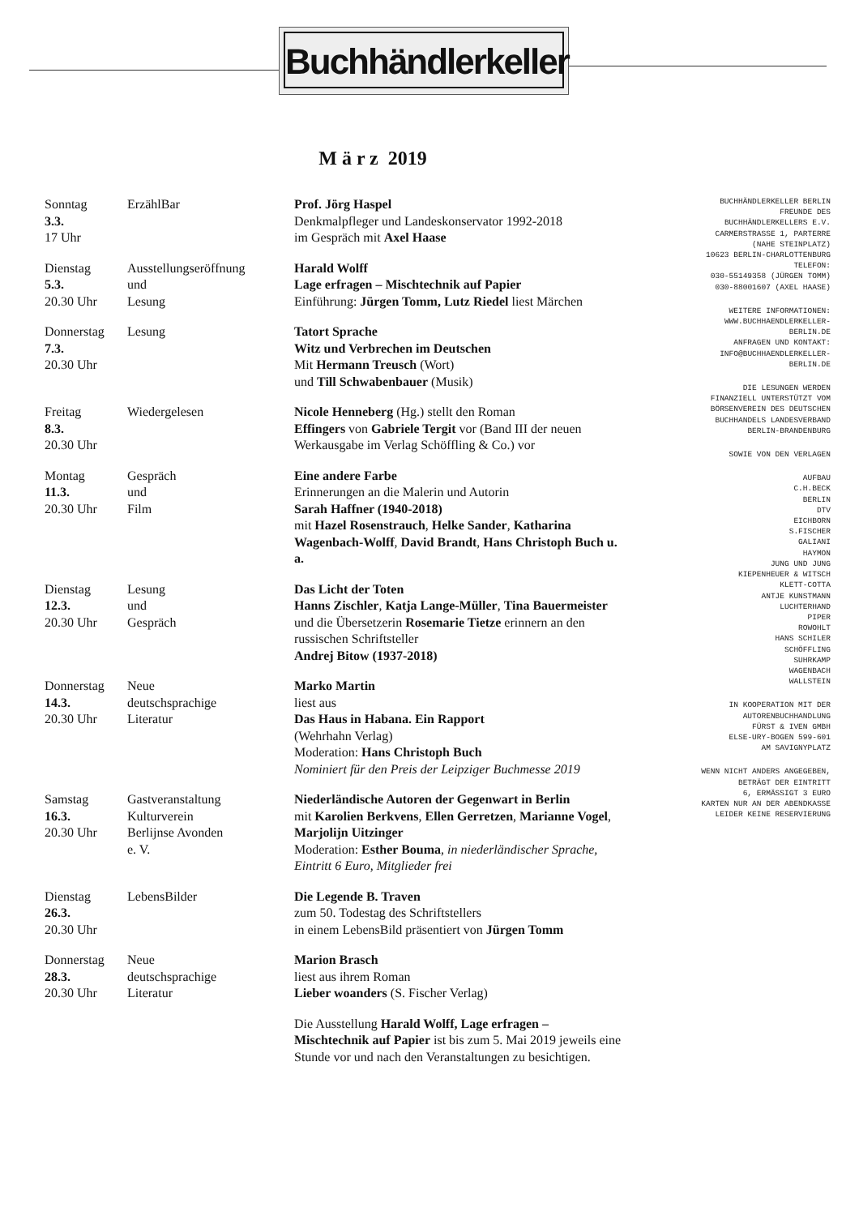Buchhändlerkeller
M ä r z 2019
| Sonntag 3.3. 17 Uhr | ErzählBar | Prof. Jörg Haspel Denkmalpfleger und Landeskonservator 1992-2018 im Gespräch mit Axel Haase |
| Dienstag 5.3. 20.30 Uhr | Ausstellungseröffnung und Lesung | Harald Wolff Lage erfragen – Mischtechnik auf Papier Einführung: Jürgen Tomm, Lutz Riedel liest Märchen |
| Donnerstag 7.3. 20.30 Uhr | Lesung | Tatort Sprache Witz und Verbrechen im Deutschen Mit Hermann Treusch (Wort) und Till Schwabenbauer (Musik) |
| Freitag 8.3. 20.30 Uhr | Wiedergelesen | Nicole Henneberg (Hg.) stellt den Roman Effingers von Gabriele Tergit vor (Band III der neuen Werkausgabe im Verlag Schöffling & Co.) vor |
| Montag 11.3. 20.30 Uhr | Gespräch und Film | Eine andere Farbe Erinnerungen an die Malerin und Autorin Sarah Haffner (1940-2018) mit Hazel Rosenstrauch , Helke Sander , Katharina Wagenbach-Wolff , David Brandt , Hans Christoph Buch u. a. |
| Dienstag 12.3. 20.30 Uhr | Lesung und Gespräch | Das Licht der Toten Hanns Zischler , Katja Lange-Müller , Tina Bauermeister und die Übersetzerin Rosemarie Tietze erinnern an den russischen Schriftsteller Andrej Bitow (1937-2018) |
| Donnerstag 14.3. 20.30 Uhr | Neue deutschsprachige Literatur | Marko Martin liest aus Das Haus in Habana. Ein Rapport (Wehrhahn Verlag) Moderation: Hans Christoph Buch Nominiert für den Preis der Leipziger Buchmesse 2019 |
| Samstag 16.3. 20.30 Uhr | Gastveranstaltung Kulturverein Berlijnse Avonden e. V. | Niederländische Autoren der Gegenwart in Berlin mit Karolien Berkvens , Ellen Gerretzen , Marianne Vogel , Marjolijn Uitzinger Moderation: Esther Bouma , in niederländischer Sprache, Eintritt 6 Euro, Mitglieder frei |
| Dienstag 26.3. 20.30 Uhr | LebensBilder | Die Legende B. Traven zum 50. Todestag des Schriftstellers in einem LebensBild präsentiert von Jürgen Tomm |
| Donnerstag 28.3. 20.30 Uhr | Neue deutschsprachige Literatur | Marion Brasch liest aus ihrem Roman Lieber woanders (S. Fischer Verlag) |
| | | Die Ausstellung Harald Wolff, Lage erfragen – Mischtechnik auf Papier ist bis zum 5. Mai 2019 jeweils eine Stunde vor und nach den Veranstaltungen zu besichtigen. |
BUCHHÄNDLERKELLER BERLIN
FREUNDE DES
BUCHHÄNDLERKELLERS E.V.
CARMERSTRASSE 1, PARTERRE
(NAHE STEINPLATZ)
10623 BERLIN-CHARLOTTENBURG
TELEFON:
030-55149358 (JÜRGEN TOMM)
030-88001607 (AXEL HAASE)
WEITERE INFORMATIONEN:
WWW.BUCHHAENDLERKELLER-
BERLIN.DE
ANFRAGEN UND KONTAKT:
INFO@BUCHHAENDLERKELLER-
BERLIN.DE
DIE LESUNGEN WERDEN
FINANZIELL UNTERSTÜTZT VOM
BÖRSENVEREIN DES DEUTSCHEN
BUCHHANDELS LANDESVERBAND
BERLIN-BRANDENBURG
SOWIE VON DEN VERLAGEN
AUFBAU
C.H.BECK
BERLIN
DTV
EICHBORN
S.FISCHER
GALIANI
HAYMON
JUNG UND JUNG
KIEPENHEUER & WITSCH
KLETT-COTTA
ANTJE KUNSTMANN
LUCHTERHAND
PIPER
ROWOHLT
HANS SCHILER
SCHÖFFLING
SUHRKAMP
WAGENBACH
WALLSTEIN
IN KOOPERATION MIT DER
AUTORENBUCHHANDLUNG
FÜRST & IVEN GMBH
ELSE-URY-BOGEN 599-601
AM SAVIGNYPLATZ
WENN NICHT ANDERS ANGEGEBEN,
BETRÄGT DER EINTRITT
6, ERMÄSSIGT 3 EURO
KARTEN NUR AN DER ABENDKASSE
LEIDER KEINE RESERVIERUNG